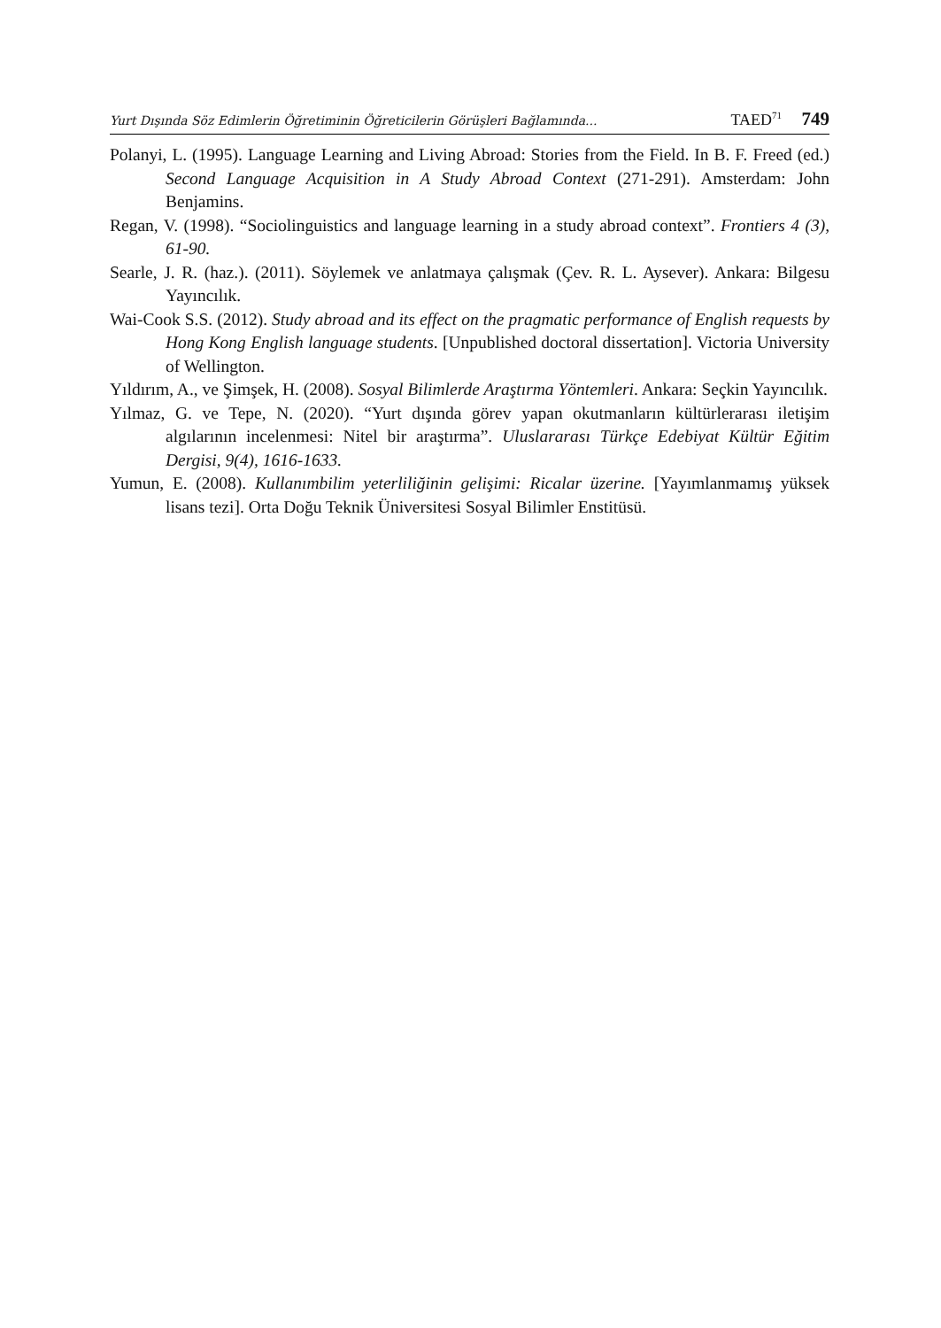Yurt Dışında Söz Edimlerin Öğretiminin Öğreticilerin Görüşleri Bağlamında... TAED<sup>71</sup> 749
Polanyi, L. (1995). Language Learning and Living Abroad: Stories from the Field. In B. F. Freed (ed.) Second Language Acquisition in A Study Abroad Context (271-291). Amsterdam: John Benjamins.
Regan, V. (1998). “Sociolinguistics and language learning in a study abroad context”. Frontiers 4 (3), 61-90.
Searle, J. R. (haz.). (2011). Söylemek ve anlatmaya çalışmak (Çev. R. L. Aysever). Ankara: Bilgesu Yayıncılık.
Wai-Cook S.S. (2012). Study abroad and its effect on the pragmatic performance of English requests by Hong Kong English language students. [Unpublished doctoral dissertation]. Victoria University of Wellington.
Yıldırım, A., ve Şimşek, H. (2008). Sosyal Bilimlerde Araştırma Yöntemleri. Ankara: Seçkin Yayıncılık.
Yılmaz, G. ve Tepe, N. (2020). “Yurt dışında görev yapan okutmanların kültürlerarası iletişim algılarının incelenmesi: Nitel bir araştırma”. Uluslararası Türkçe Edebiyat Kültür Eğitim Dergisi, 9(4), 1616-1633.
Yumun, E. (2008). Kullanımbilim yeterliliğinin gelişimi: Ricalar üzerine. [Yayımlanmamış yüksek lisans tezi]. Orta Doğu Teknik Üniversitesi Sosyal Bilimler Enstitüsü.